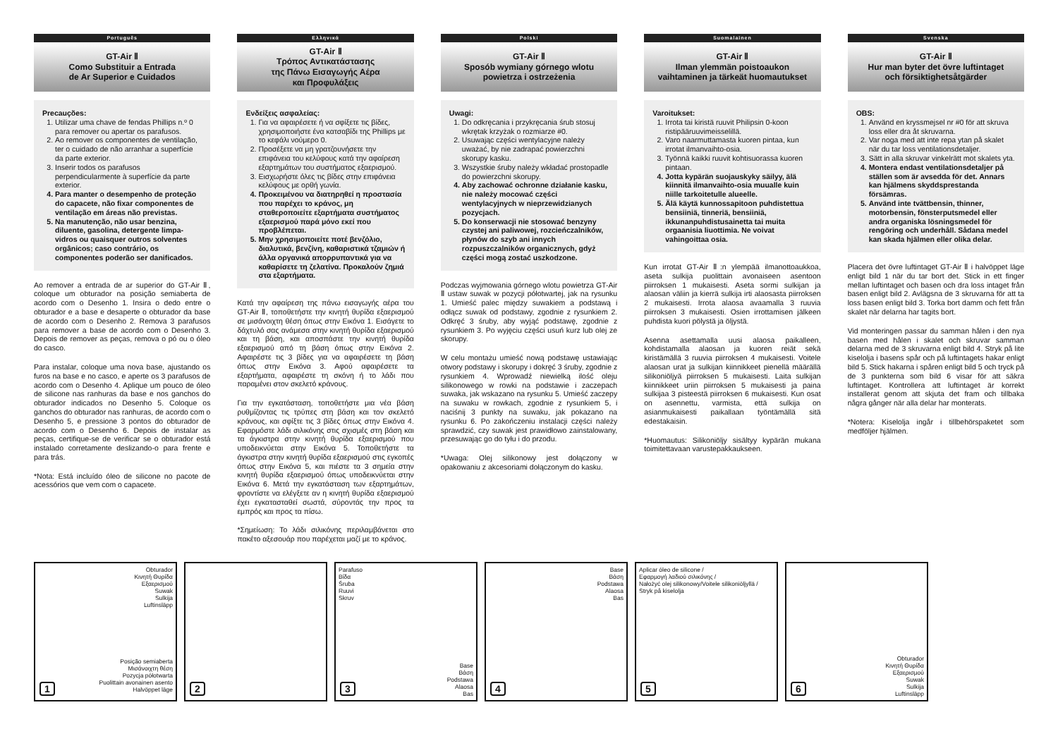Português
GT-Air Ⅱ
Como Substituir a Entrada
de Ar Superior e Cuidados
Precauções:
1. Utilizar uma chave de fendas Phillips n.º 0 para remover ou apertar os parafusos.
2. Ao remover os componentes de ventilação, ter o cuidado de não arranhar a superfície da parte exterior.
3. Inserir todos os parafusos perpendicularmente à superfície da parte exterior.
4. Para manter o desempenho de proteção do capacete, não fixar componentes de ventilação em áreas não previstas.
5. Na manutenção, não usar benzina, diluente, gasolina, detergente limpa-vidros ou quaisquer outros solventes orgânicos; caso contrário, os componentes poderão ser danificados.
Ao remover a entrada de ar superior do GT-Air Ⅱ, coloque um obturador na posição semiaberta de acordo com o Desenho 1. Insira o dedo entre o obturador e a base e desaperte o obturador da base de acordo com o Desenho 2. Remova 3 parafusos para remover a base de acordo com o Desenho 3. Depois de remover as peças, remova o pó ou o óleo do casco.
Para instalar, coloque uma nova base, ajustando os furos na base e no casco, e aperte os 3 parafusos de acordo com o Desenho 4. Aplique um pouco de óleo de silicone nas ranhuras da base e nos ganchos do obturador indicados no Desenho 5. Coloque os ganchos do obturador nas ranhuras, de acordo com o Desenho 5, e pressione 3 pontos do obturador de acordo com o Desenho 6. Depois de instalar as peças, certifique-se de verificar se o obturador está instalado corretamente deslizando-o para frente e para trás.
*Nota: Está incluído óleo de silicone no pacote de acessórios que vem com o capacete.
Ελληνικά
GT-Air Ⅱ
Τρόπος Αντικατάστασης
της Πάνω Εισαγωγής Αέρα
και Προφυλάξεις
Ενδείξεις ασφαλείας:
1. Για να αφαιρέσετε ή να σφίξετε τις βίδες, χρησιμοποιήστε ένα κατσαβίδι της Phillips με το κεφάλι νούμερο 0.
2. Προσέξετε να μη γρατζουνήσετε την επιφάνεια του κελύφους κατά την αφαίρεση εξαρτημάτων του συστήματος εξαερισμού.
3. Εισχωρήστε όλες τις βίδες στην επιφάνεια κελύφους με ορθή γωνία.
4. Προκειμένου να διατηρηθεί η προστασία που παρέχει το κράνος, μη σταθεροποιείτε εξαρτήματα συστήματος εξαερισμού παρά μόνο εκεί που προβλέπεται.
5. Μην χρησιμοποιείτε ποτέ βενζόλιο, διαλυτικά, βενζίνη, καθαριστικά τζαμιών ή άλλα οργανικά απορρυπαντικά για να καθαρίσετε τη ζελατίνα. Προκαλούν ζημιά στα εξαρτήματα.
Κατά την αφαίρεση της πάνω εισαγωγής αέρα του GT-Air Ⅱ, τοποθετήστε την κινητή θυρίδα εξαερισμού σε μισάνοιχτη θέση όπως στην Εικόνα 1. Εισάγετε το δάχτυλό σας ανάμεσα στην κινητή θυρίδα εξαερισμού και τη βάση, και αποσπάστε την κινητή θυρίδα εξαερισμού από τη βάση όπως στην Εικόνα 2. Αφαιρέστε τις 3 βίδες για να αφαιρέσετε τη βάση όπως στην Εικόνα 3. Αφού αφαιρέσετε τα εξαρτήματα, αφαιρέστε τη σκόνη ή το λάδι που παραμένει στον σκελετό κράνους.
Για την εγκατάσταση, τοποθετήστε μια νέα βάση ρυθμίζοντας τις τρύπες στη βάση και τον σκελετό κράνους, και σφίξτε τις 3 βίδες όπως στην Εικόνα 4. Εφαρμόστε λάδι σιλικόνης στις σχισμές στη βάση και τα άγκιστρα στην κινητή θυρίδα εξαερισμού που υποδεικνύεται στην Εικόνα 5. Τοποθετήστε τα άγκιστρα στην κινητή θυρίδα εξαερισμού στις εγκοπές όπως στην Εικόνα 5, και πιέστε τα 3 σημεία στην κινητή θυρίδα εξαερισμού όπως υποδεικνύεται στην Εικόνα 6. Μετά την εγκατάσταση των εξαρτημάτων, φροντίστε να ελέγξετε αν η κινητή θυρίδα εξαερισμού έχει εγκατασταθεί σωστά, σύροντάς την προς τα εμπρός και προς τα πίσω.
*Σημείωση: Το λάδι σιλικόνης περιλαμβάνεται στο πακέτο αξεσουάρ που παρέχεται μαζί με το κράνος.
Polski
GT-Air Ⅱ
Sposób wymiany górnego wlotu
powietrza i ostrzeżenia
Uwagi:
1. Do odkręcania i przykręcania śrub stosuj wkrętak krzyżak o rozmiarze #0.
2. Usuwając części wentylacyjne należy uważać, by nie zadrapać powierzchni skorupy kasku.
3. Wszystkie śruby należy wkładać prostopadle do powierzchni skorupy.
4. Aby zachować ochronne działanie kasku, nie należy mocować części wentylacyjnych w nieprzewidzianych pozycjach.
5. Do konserwacji nie stosować benzyny czystej ani paliwowej, rozcieńczalników, płynów do szyb ani innych rozpuszczalników organicznych, gdyż części mogą zostać uszkodzone.
Podczas wyjmowania górnego wlotu powietrza GT-Air Ⅱ ustaw suwak w pozycji półotwartej, jak na rysunku 1. Umieść palec między suwakiem a podstawą i odłącz suwak od podstawy, zgodnie z rysunkiem 2. Odkręć 3 śruby, aby wyjąć podstawę, zgodnie z rysunkiem 3. Po wyjęciu części usuń kurz lub olej ze skorupy.
W celu montażu umieść nową podstawę ustawiając otwory podstawy i skorupy i dokręć 3 śruby, zgodnie z rysunkiem 4. Wprowadź niewielką ilość oleju silikonowego w rowki na podstawie i zaczepach suwaka, jak wskazano na rysunku 5. Umieść zaczepy na suwaku w rowkach, zgodnie z rysunkiem 5, i naciśnij 3 punkty na suwaku, jak pokazano na rysunku 6. Po zakończeniu instalacji części należy sprawdzić, czy suwak jest prawidłowo zainstalowany, przesuwając go do tyłu i do przodu.
*Uwaga: Olej silikonowy jest dołączony w opakowaniu z akcesoriami dołączonym do kasku.
Suomalainen
GT-Air Ⅱ
Ilman ylemmän poistoaukon
vaihtaminen ja tärkeät huomautukset
Varoitukset:
1. Irrota tai kiristä ruuvit Philipsin 0-koon ristipääruuvimeisselillä.
2. Varo naarmuttamasta kuoren pintaa, kun irrotat ilmanvaihto-osia.
3. Työnnä kaikki ruuvit kohtisuorassa kuoren pintaan.
4. Jotta kypärän suojauskyky säilyy, älä kiinnitä ilmanvaihto-osia muualle kuin niille tarkoitetulle alueelle.
5. Älä käytä kunnossapitoon puhdistettua bensiiniä, tinneriä, bensiiniä, ikkunanpuhdistusainetta tai muita orgaanisia liuottimia. Ne voivat vahingoittaa osia.
Kun irrotat GT-Air Ⅱ:n ylempää ilmanottoaukkoa, aseta sulkija puolittain avonaiseen asentoon piirroksen 1 mukaisesti. Aseta sormi sulkijan ja alaosan väliin ja kierrä sulkija irti alaosasta piirroksen 2 mukaisesti. Irrota alaosa avaamalla 3 ruuvia piirroksen 3 mukaisesti. Osien irrottamisen jälkeen puhdista kuori pölystä ja öljystä.
Asenna asettamalla uusi alaosa paikalleen, kohdistamalla alaosan ja kuoren reiät sekä kiristämällä 3 ruuvia piirroksen 4 mukaisesti. Voitele alaosan urat ja sulkijan kiinnikkeet pienellä määrällä silikoniöljyä piirroksen 5 mukaisesti. Laita sulkijan kiinnikkeet uriin piirroksen 5 mukaisesti ja paina sulkijaa 3 pisteestä piirroksen 6 mukaisesti. Kun osat on asennettu, varmista, että sulkija on asianmukaisesti paikallaan työntämällä sitä edestakaisin.
*Huomautus: Silikoniöljy sisältyy kypärän mukana toimitettavaan varustepakkaukseen.
Svenska
GT-Air Ⅱ
Hur man byter det övre luftintaget
och försiktighetsåtgärder
OBS:
1. Använd en kryssmejsel nr #0 för att skruva loss eller dra åt skruvarna.
2. Var noga med att inte repa ytan på skalet när du tar loss ventilationsdetaljer.
3. Sätt in alla skruvar vinkelrätt mot skalets yta.
4. Montera endast ventilationsdetaljer på ställen som är avsedda för det. Annars kan hjälmens skyddsprestanda försämras.
5. Använd inte tvättbensin, thinner, motorbensin, fönsterputsmedel eller andra organiska lösningsmedel för rengöring och underhåll. Sådana medel kan skada hjälmen eller olika delar.
Placera det övre luftintaget GT-Air Ⅱ i halvöppet läge enligt bild 1 när du tar bort det. Stick in ett finger mellan luftintaget och basen och dra loss intaget från basen enligt bild 2. Avlägsna de 3 skruvarna för att ta loss basen enligt bild 3. Torka bort damm och fett från skalet när delarna har tagits bort.
Vid monteringen passar du samman hålen i den nya basen med hålen i skalet och skruvar samman delarna med de 3 skruvarna enligt bild 4. Stryk på lite kiselolja i basens spår och på luftintagets hakar enligt bild 5. Stick hakarna i spåren enligt bild 5 och tryck på de 3 punkterna som bild 6 visar för att säkra luftintaget. Kontrollera att luftintaget är korrekt installerat genom att skjuta det fram och tillbaka några gånger när alla delar har monterats.
*Notera: Kiselolja ingår i tillbehörspaketet som medföljer hjälmen.
Obturador
Κινητή Θυρίδα
Εξαερισμού
Suwak
Sulkija
Luftinsläpp
Posição semiaberta
Μισάνοιχτη θέση
Pozycja półotwarta
Puolittain avonainen asento
Halvöppet läge
1
2
Parafuso
Βίδα
Śruba
Ruuvi
Skruv
Base
Βάση
Podstawa
Alaosa
Bas
3
Base
Βάση
Podstawa
Alaosa
Bas
4
Aplicar óleo de silicone /
Εφαρμογή λαδιού σιλικόνης /
Nałożyć olej silikonowy/Voitele silikoniöljyllä /
Stryk på kiselolja
5
Obturador
Κινητή Θυρίδα
Εξαερισμού
Suwak
Sulkija
Luftinsläpp
6